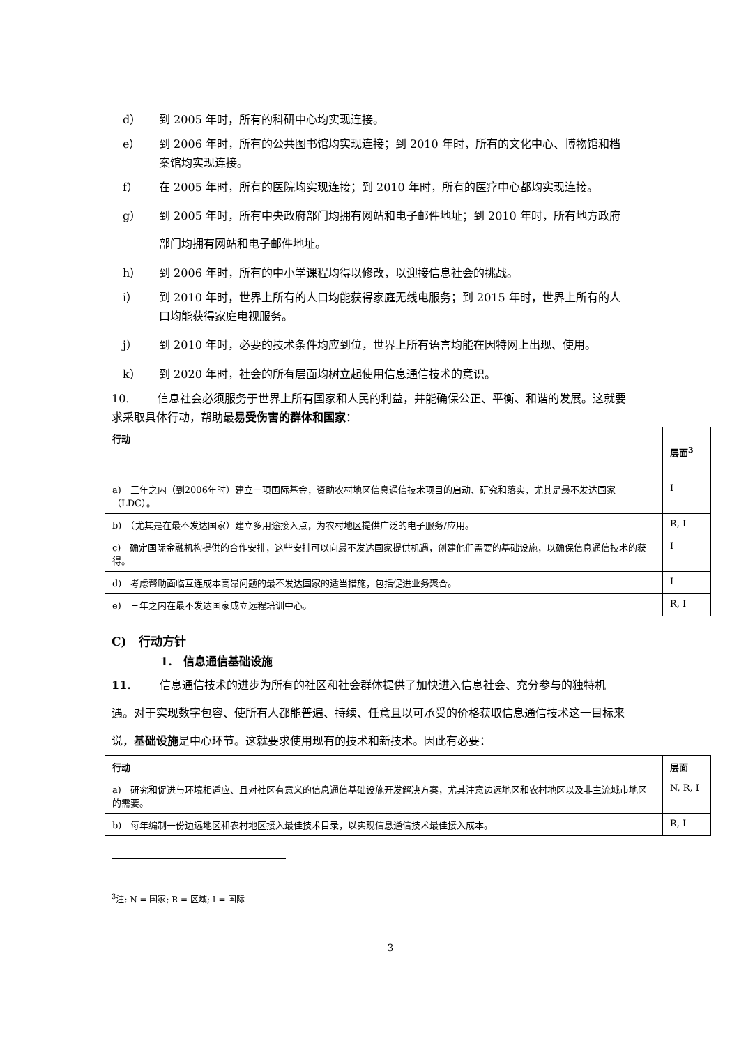d） 到 2005 年时，所有的科研中心均实现连接。
e） 到 2006 年时，所有的公共图书馆均实现连接；到 2010 年时，所有的文化中心、博物馆和档案馆均实现连接。
f） 在 2005 年时，所有的医院均实现连接；到 2010 年时，所有的医疗中心都均实现连接。
g） 到 2005 年时，所有中央政府部门均拥有网站和电子邮件地址；到 2010 年时，所有地方政府部门均拥有网站和电子邮件地址。
h） 到 2006 年时，所有的中小学课程均得以修改，以迎接信息社会的挑战。
i） 到 2010 年时，世界上所有的人口均能获得家庭无线电服务；到 2015 年时，世界上所有的人口均能获得家庭电视服务。
j） 到 2010 年时，必要的技术条件均应到位，世界上所有语言均能在因特网上出现、使用。
k） 到 2020 年时，社会的所有层面均树立起使用信息通信技术的意识。
10. 信息社会必须服务于世界上所有国家和人民的利益，并能确保公正、平衡、和谐的发展。这就要求采取具体行动，帮助最易受伤害的群体和国家：
| 行动 | 层面<sup>3</sup> |
| --- | --- |
| a) 三年之内（到2006年时）建立一项国际基金，资助农村地区信息通信技术项目的启动、研究和落实，尤其是最不发达国家（LDC）。 | I |
| b) （尤其是在最不发达国家）建立多用途接入点，为农村地区提供广泛的电子服务/应用。 | R, I |
| c) 确定国际金融机构提供的合作安排，这些安排可以向最不发达国家提供机遇，创建他们需要的基础设施，以确保信息通信技术的获得。 | I |
| d) 考虑帮助面临互连成本高昂问题的最不发达国家的适当措施，包括促进业务聚合。 | I |
| e) 三年之内在最不发达国家成立远程培训中心。 | R, I |
C)　行动方针
1.　信息通信基础设施
11. 信息通信技术的进步为所有的社区和社会群体提供了加快进入信息社会、充分参与的独特机遇。对于实现数字包容、使所有人都能普遍、持续、任意且以可承受的价格获取信息通信技术这一目标来说，基础设施是中心环节。这就要求使用现有的技术和新技术。因此有必要：
| 行动 | 层面 |
| --- | --- |
| a) 研究和促进与环境相适应、且对社区有意义的信息通信基础设施开发解决方案，尤其注意边远地区和农村地区以及非主流城市地区的需要。 | N, R, I |
| b) 每年编制一份边远地区和农村地区接入最佳技术目录，以实现信息通信技术最佳接入成本。 | R, I |
<sup>3</sup> 注: N = 国家; R = 区域; I = 国际
3